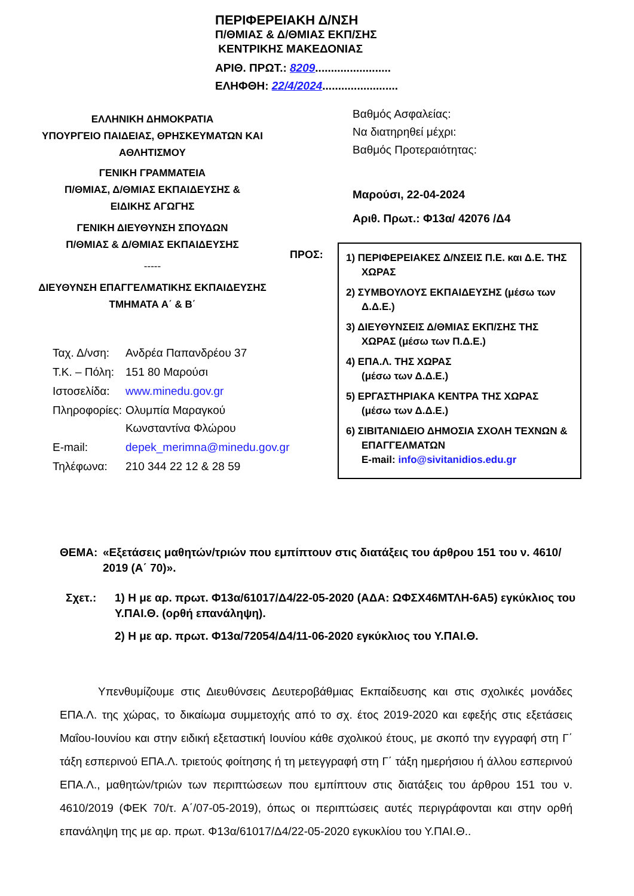ΠΕΡΙΦΕΡΕΙΑΚΗ Δ/ΝΣΗ
Π/ΘΜΙΑΣ & Δ/ΘΜΙΑΣ ΕΚΠ/ΣΗΣ
ΚΕΝΤΡΙΚΗΣ ΜΑΚΕΔΟΝΙΑΣ
ΑΡΙΘ. ΠΡΩΤ.: 8209........................
ΕΛΗΦΘΗ: 22/4/2024........................
ΕΛΛΗΝΙΚΗ ΔΗΜΟΚΡΑΤΙΑ
ΥΠΟΥΡΓΕΙΟ ΠΑΙΔΕΙΑΣ, ΘΡΗΣΚΕΥΜΑΤΩΝ ΚΑΙ
ΑΘΛΗΤΙΣΜΟΥ
ΓΕΝΙΚΗ ΓΡΑΜΜΑΤΕΙΑ
Π/ΘΜΙΑΣ, Δ/ΘΜΙΑΣ ΕΚΠΑΙΔΕΥΣΗΣ &
ΕΙΔΙΚΗΣ ΑΓΩΓΗΣ
ΓΕΝΙΚΗ ΔΙΕΥΘΥΝΣΗ ΣΠΟΥΔΩΝ
Π/ΘΜΙΑΣ & Δ/ΘΜΙΑΣ ΕΚΠΑΙΔΕΥΣΗΣ
-----
ΔΙΕΥΘΥΝΣΗ ΕΠΑΓΓΕΛΜΑΤΙΚΗΣ ΕΚΠΑΙΔΕΥΣΗΣ
ΤΜΗΜΑΤΑ Α΄ & Β΄
| Ταχ. Δ/νση: | Ανδρέα Παπανδρέου 37 |
| Τ.Κ. – Πόλη: | 151 80 Μαρούσι |
| Ιστοσελίδα: | www.minedu.gov.gr |
| Πληροφορίες: | Ολυμπία Μαραγκού Κωνσταντίνα Φλώρου |
| E-mail: | depek_merimna@minedu.gov.gr |
| Τηλέφωνα: | 210 344 22 12 & 28 59 |
Βαθμός Ασφαλείας:
Να διατηρηθεί μέχρι:
Βαθμός Προτεραιότητας:
Μαρούσι, 22-04-2024
Αριθ. Πρωτ.: Φ13α/ 42076 /Δ4
ΠΡΟΣ:
1) ΠΕΡΙΦΕΡΕΙΑΚΕΣ Δ/ΝΣΕΙΣ Π.Ε. και Δ.Ε. ΤΗΣ ΧΩΡΑΣ
2) ΣΥΜΒΟΥΛΟΥΣ ΕΚΠΑΙΔΕΥΣΗΣ (μέσω των Δ.Δ.Ε.)
3) ΔΙΕΥΘΥΝΣΕΙΣ Δ/ΘΜΙΑΣ ΕΚΠ/ΣΗΣ ΤΗΣ ΧΩΡΑΣ (μέσω των Π.Δ.Ε.)
4) ΕΠΑ.Λ. ΤΗΣ ΧΩΡΑΣ
(μέσω των Δ.Δ.Ε.)
5) ΕΡΓΑΣΤΗΡΙΑΚΑ ΚΕΝΤΡΑ ΤΗΣ ΧΩΡΑΣ
(μέσω των Δ.Δ.Ε.)
6) ΣΙΒΙΤΑΝΙΔΕΙΟ ΔΗΜΟΣΙΑ ΣΧΟΛΗ ΤΕΧΝΩΝ & ΕΠΑΓΓΕΛΜΑΤΩΝ
E-mail: info@sivitanidios.edu.gr
ΘΕΜΑ: «Εξετάσεις μαθητών/τριών που εμπίπτουν στις διατάξεις του άρθρου 151 του ν. 4610/ 2019 (Α΄ 70)».
Σχετ.: 1) Η με αρ. πρωτ. Φ13α/61017/Δ4/22-05-2020 (ΑΔΑ: ΩΦΣΧ46ΜΤΛΗ-6Α5) εγκύκλιος του Υ.ΠΑΙ.Θ. (ορθή επανάληψη).
2) Η με αρ. πρωτ. Φ13α/72054/Δ4/11-06-2020 εγκύκλιος του Υ.ΠΑΙ.Θ.
Υπενθυμίζουμε στις Διευθύνσεις Δευτεροβάθμιας Εκπαίδευσης και στις σχολικές μονάδες ΕΠΑ.Λ. της χώρας, το δικαίωμα συμμετοχής από το σχ. έτος 2019-2020 και εφεξής στις εξετάσεις Μαΐου-Ιουνίου και στην ειδική εξεταστική Ιουνίου κάθε σχολικού έτους, με σκοπό την εγγραφή στη Γ΄ τάξη εσπερινού ΕΠΑ.Λ. τριετούς φοίτησης ή τη μετεγγραφή στη Γ΄ τάξη ημερήσιου ή άλλου εσπερινού ΕΠΑ.Λ., μαθητών/τριών των περιπτώσεων που εμπίπτουν στις διατάξεις του άρθρου 151 του ν. 4610/2019 (ΦΕΚ 70/τ. Α΄/07-05-2019), όπως οι περιπτώσεις αυτές περιγράφονται και στην ορθή επανάληψη της με αρ. πρωτ. Φ13α/61017/Δ4/22-05-2020 εγκυκλίου του Υ.ΠΑΙ.Θ..